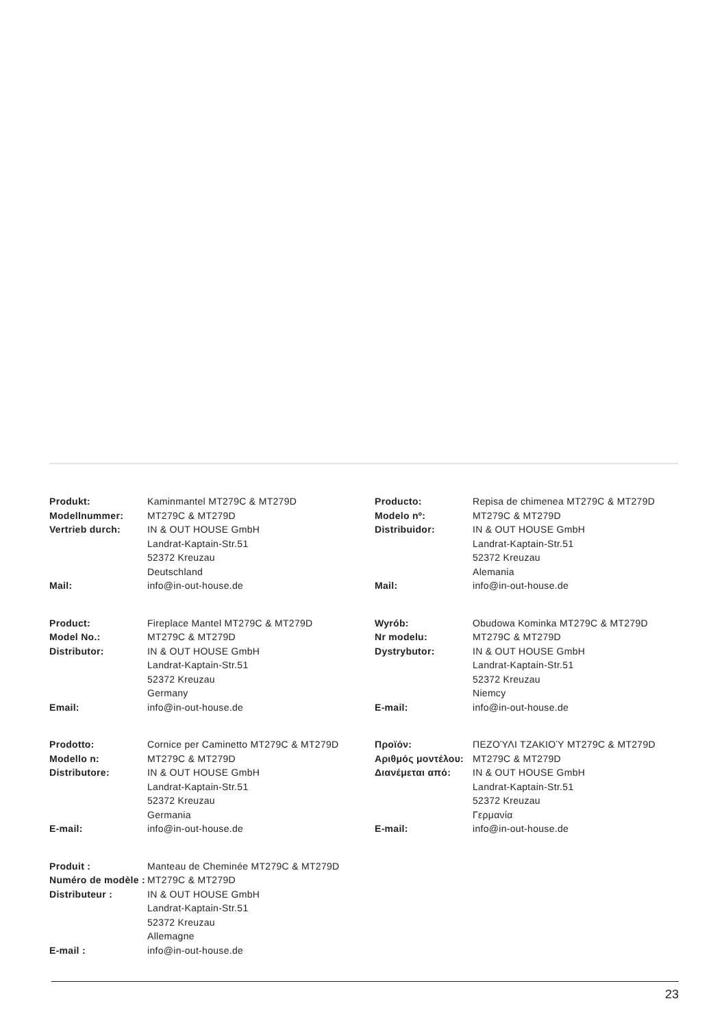| Produkt: | Kaminmantel MT279C & MT279D |
| Modellnummer: | MT279C & MT279D |
| Vertrieb durch: | IN & OUT HOUSE GmbH Landrat-Kaptain-Str.51 52372 Kreuzau Deutschland |
| Mail: | info@in-out-house.de |
| Producto: | Repisa de chimenea MT279C & MT279D |
| Modelo nº: | MT279C & MT279D |
| Distribuidor: | IN & OUT HOUSE GmbH Landrat-Kaptain-Str.51 52372 Kreuzau Alemania |
| Mail: | info@in-out-house.de |
| Product: | Fireplace Mantel MT279C & MT279D |
| Model No.: | MT279C & MT279D |
| Distributor: | IN & OUT HOUSE GmbH Landrat-Kaptain-Str.51 52372 Kreuzau Germany |
| Email: | info@in-out-house.de |
| Wyrób: | Obudowa Kominka MT279C & MT279D |
| Nr modelu: | MT279C & MT279D |
| Dystrybutor: | IN & OUT HOUSE GmbH Landrat-Kaptain-Str.51 52372 Kreuzau Niemcy |
| E-mail: | info@in-out-house.de |
| Prodotto: | Cornice per Caminetto MT279C & MT279D |
| Modello n: | MT279C & MT279D |
| Distributore: | IN & OUT HOUSE GmbH Landrat-Kaptain-Str.51 52372 Kreuzau Germania |
| E-mail: | info@in-out-house.de |
| Προϊόν: | ΠΕΖΟΎΛΙ ΤΖΑΚΙΟΎ MT279C & MT279D |
| Αριθμός μοντέλου: | MT279C & MT279D |
| Διανέμεται από: | IN & OUT HOUSE GmbH Landrat-Kaptain-Str.51 52372 Kreuzau Γερμανία |
| E-mail: | info@in-out-house.de |
| Produit : | Manteau de Cheminée MT279C & MT279D |
| Numéro de modèle : | MT279C & MT279D |
| Distributeur : | IN & OUT HOUSE GmbH Landrat-Kaptain-Str.51 52372 Kreuzau Allemagne |
| E-mail : | info@in-out-house.de |
23